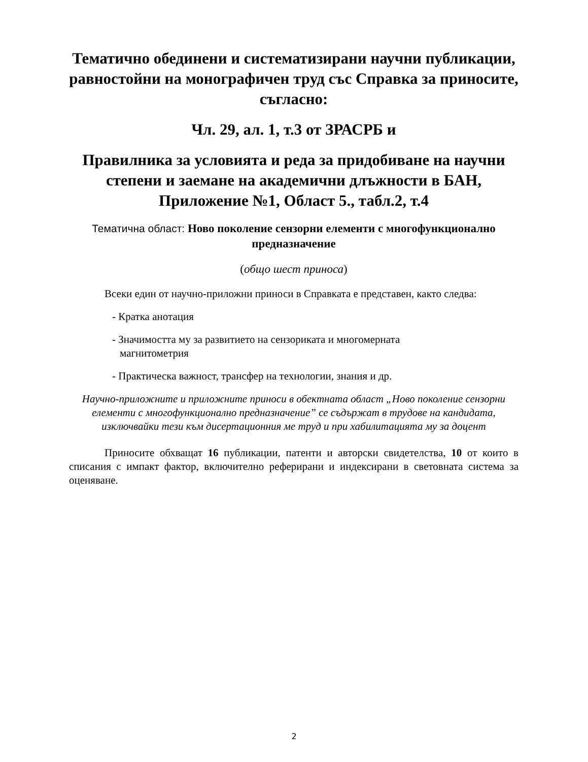Тематично обединени и систематизирани научни публикации, равностойни на монографичен труд със Справка за приносите, съгласно:
Чл. 29, ал. 1, т.3 от ЗРАСРБ и
Правилника за условията и реда за придобиване на научни степени и заемане на академични длъжности в БАН, Приложение №1, Област 5., табл.2, т.4
Тематична област: Ново поколение сензорни елементи с многофункционално предназначение
(общо шест приноса)
Всеки един от научно-приложни приноси в Справката е представен, както следва:
- Кратка анотация
- Значимостта му за развитието на сензориката и многомерната
магнитометрия
- Практическа важност, трансфер на технологии, знания и др.
Научно-приложните и приложните приноси в обектната област „Ново поколение сензорни елементи с многофункционално предназначение” се съдържат в трудове на кандидата, изключвайки тези към дисертационния ме труд и при хабилитацията му за доцент
Приносите обхващат 16 публикации, патенти и авторски свидетелства, 10 от които в списания с импакт фактор, включително реферирани и индексирани в световната система за оценяване.
2